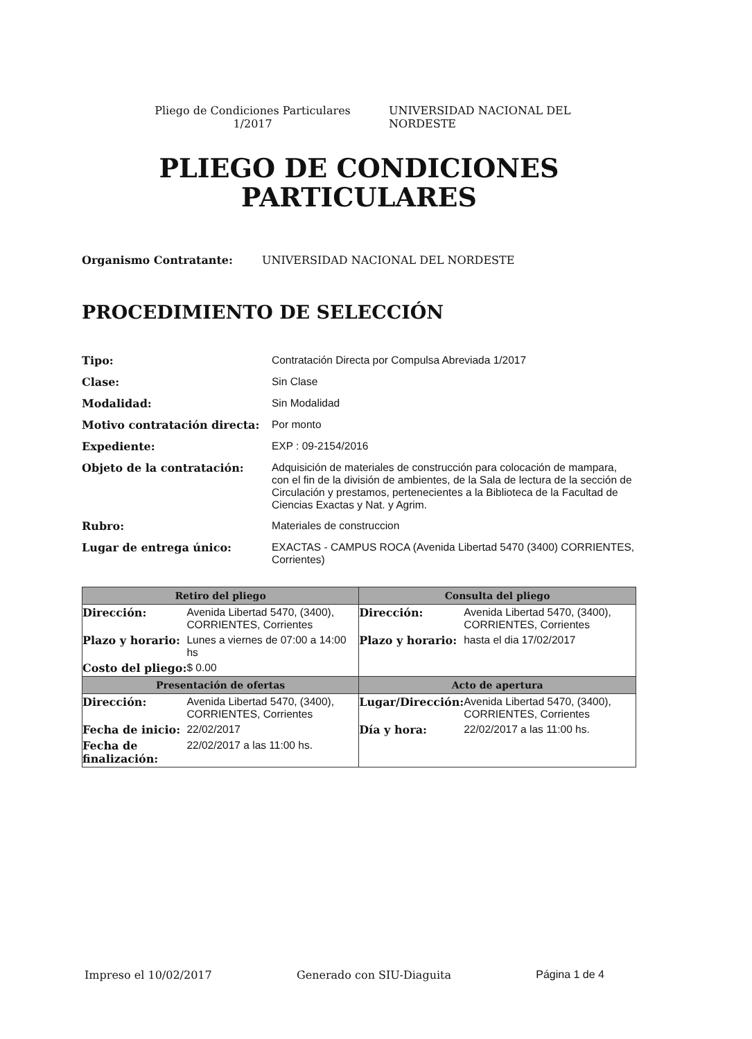Pliego de Condiciones Particulares 1/2017
UNIVERSIDAD NACIONAL DEL NORDESTE
PLIEGO DE CONDICIONES
PARTICULARES
Organismo Contratante: UNIVERSIDAD NACIONAL DEL NORDESTE
PROCEDIMIENTO DE SELECCIÓN
Tipo: Contratación Directa por Compulsa Abreviada 1/2017 Clase: Sin Clase Modalidad: Sin Modalidad Motivo contratación directa: Por monto Expediente: EXP : 09-2154/2016 Objeto de la contratación: Adquisición de materiales de construcción para colocación de mampara, con el fin de la división de ambientes, de la Sala de lectura de la sección de Circulación y prestamos, pertenecientes a la Biblioteca de la Facultad de Ciencias Exactas y Nat. y Agrim. Rubro: Materiales de construccion Lugar de entrega único: EXACTAS - CAMPUS ROCA (Avenida Libertad 5470 (3400) CORRIENTES, Corrientes)
| Retiro del pliego | | Consulta del pliego | |
| --- | --- | --- | --- |
| Dirección: | Avenida Libertad 5470, (3400), CORRIENTES, Corrientes | Dirección: | Avenida Libertad 5470, (3400), CORRIENTES, Corrientes |
| Plazo y horario: | Lunes a viernes de 07:00 a 14:00 hs | Plazo y horario: | hasta el dia 17/02/2017 |
| Costo del pliego: | $ 0.00 | | |
| Presentación de ofertas | | Acto de apertura | |
| Dirección: | Avenida Libertad 5470, (3400), CORRIENTES, Corrientes | Lugar/Dirección: | Avenida Libertad 5470, (3400), CORRIENTES, Corrientes |
| Fecha de inicio: | 22/02/2017 | Día y hora: | 22/02/2017 a las 11:00 hs. |
| Fecha de finalización: | 22/02/2017 a las 11:00 hs. | | |
Impreso el 10/02/2017 Generado con SIU-Diaguita Página 1 de 4